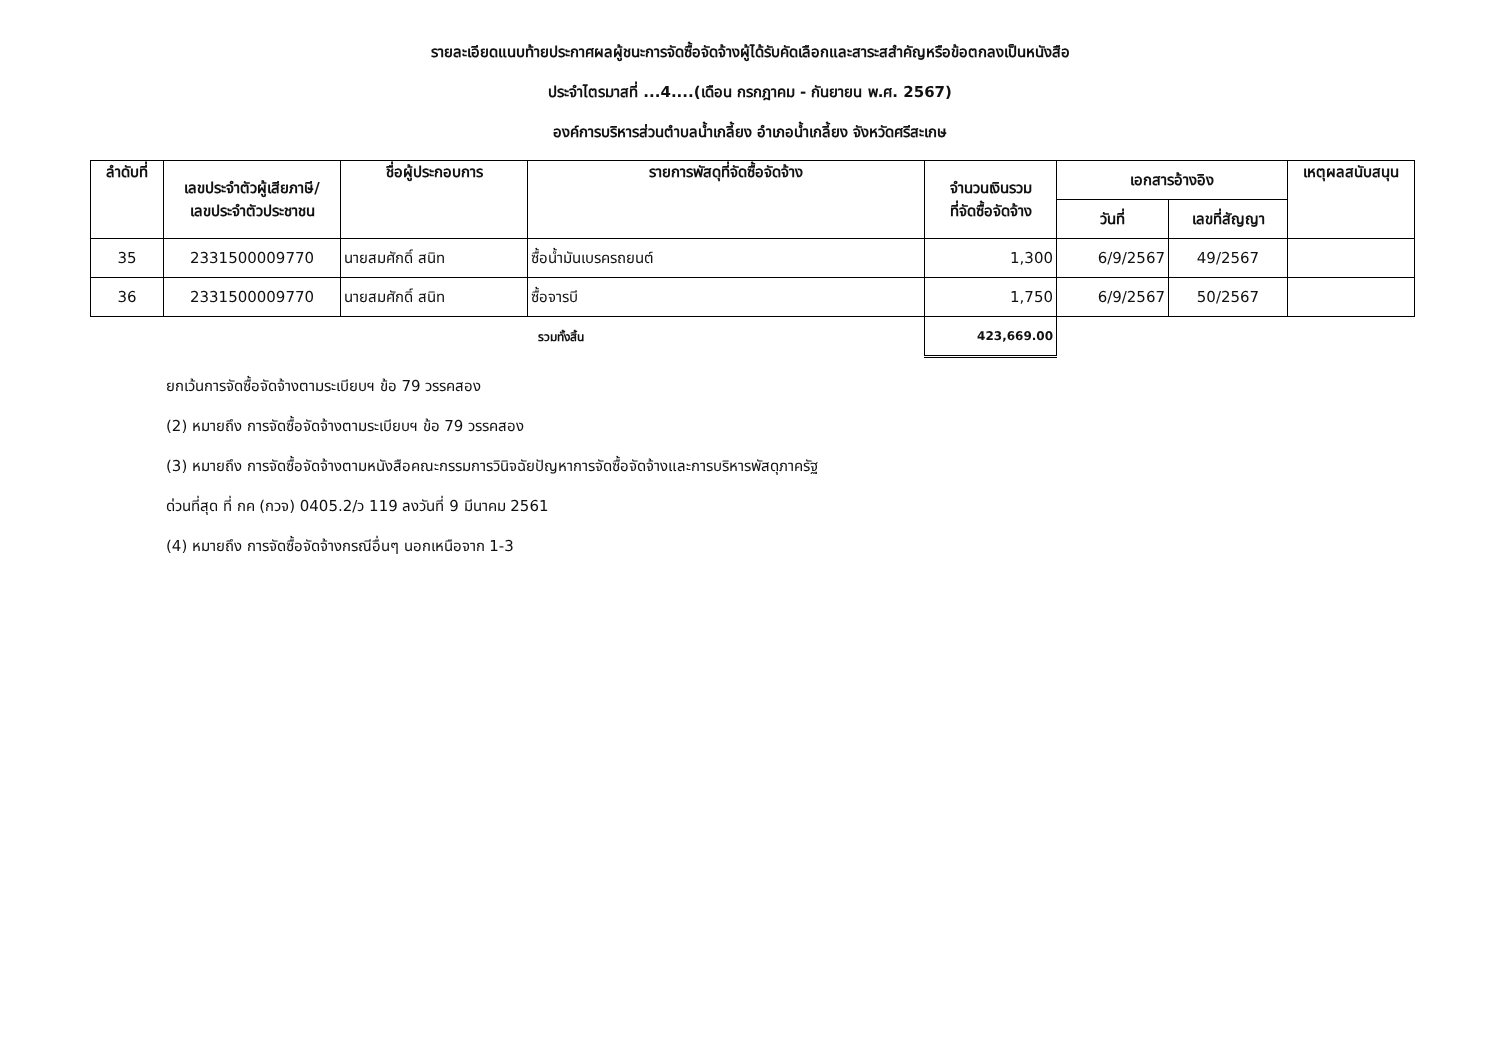รายละเอียดแนบท้ายประกาศผลผู้ชนะการจัดซื้อจัดจ้างผู้ได้รับคัดเลือกและสาระสสำคัญหรือข้อตกลงเป็นหนังสือ
ประจำไตรมาสที่ ...4....(เดือน กรกฎาคม - กันยายน พ.ศ. 2567)
องค์การบริหารส่วนตำบลน้ำเกลี้ยง อำเภอน้ำเกลี้ยง จังหวัดศรีสะเกษ
| ลำดับที่ | เลขประจำตัวผู้เสียภาษี/ เลขประจำตัวประชาชน | ชื่อผู้ประกอบการ | รายการพัสดุที่จัดซื้อจัดจ้าง | จำนวนเงินรวม ที่จัดซื้อจัดจ้าง | เอกสารอ้างอิง | | เหตุผลสนับสนุน |
| --- | --- | --- | --- | --- | --- | --- | --- |
| | | | | | วันที่ | เลขที่สัญญา | |
| 35 | 2331500009770 | นายสมศักดิ์ สนิท | ซื้อน้ำมันเบรครถยนต์ | 1,300 | 6/9/2567 | 49/2567 | |
| 36 | 2331500009770 | นายสมศักดิ์ สนิท | ซื้อจารบี | 1,750 | 6/9/2567 | 50/2567 | |
| รวมทั้งสิ้น | | | | 423,669.00 | | | |
ยกเว้นการจัดซื้อจัดจ้างตามระเบียบฯ ข้อ 79 วรรคสอง
(2) หมายถึง การจัดซื้อจัดจ้างตามระเบียบฯ ข้อ 79 วรรคสอง
(3) หมายถึง การจัดซื้อจัดจ้างตามหนังสือคณะกรรมการวินิจฉัยปัญหาการจัดซื้อจัดจ้างและการบริหารพัสดุภาครัฐ
ด่วนที่สุด ที่ กค (กวจ) 0405.2/ว 119 ลงวันที่ 9 มีนาคม 2561
(4) หมายถึง การจัดซื้อจัดจ้างกรณีอื่นๆ นอกเหนือจาก 1-3